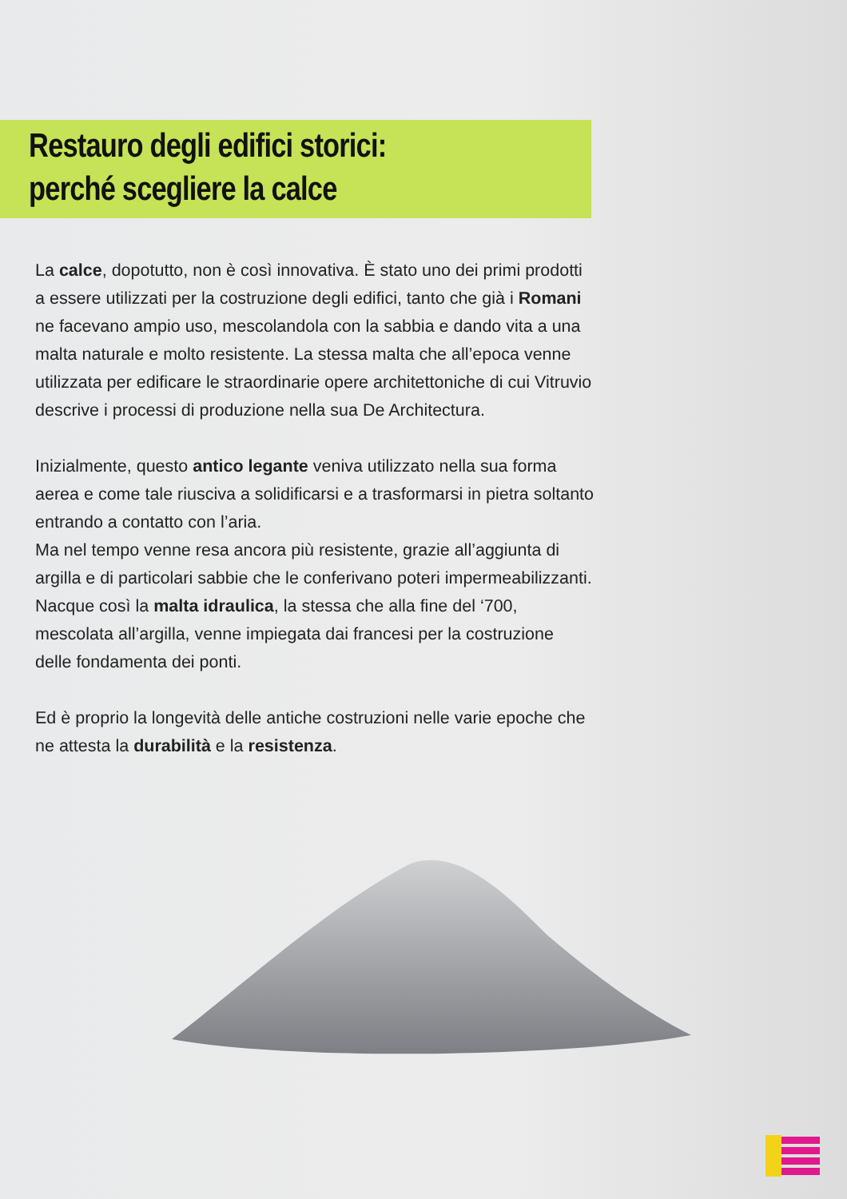Restauro degli edifici storici:
perché scegliere la calce
La calce, dopotutto, non è così innovativa. È stato uno dei primi prodotti a essere utilizzati per la costruzione degli edifici, tanto che già i Romani ne facevano ampio uso, mescolandola con la sabbia e dando vita a una malta naturale e molto resistente. La stessa malta che all’epoca venne utilizzata per edificare le straordinarie opere architettoniche di cui Vitruvio descrive i processi di produzione nella sua De Architectura.
Inizialmente, questo antico legante veniva utilizzato nella sua forma aerea e come tale riusciva a solidificarsi e a trasformarsi in pietra soltanto entrando a contatto con l’aria.
Ma nel tempo venne resa ancora più resistente, grazie all’aggiunta di argilla e di particolari sabbie che le conferivano poteri impermeabilizzanti.
Nacque così la malta idraulica, la stessa che alla fine del ‘700, mescolata all’argilla, venne impiegata dai francesi per la costruzione delle fondamenta dei ponti.
Ed è proprio la longevità delle antiche costruzioni nelle varie epoche che ne attesta la durabilità e la resistenza.